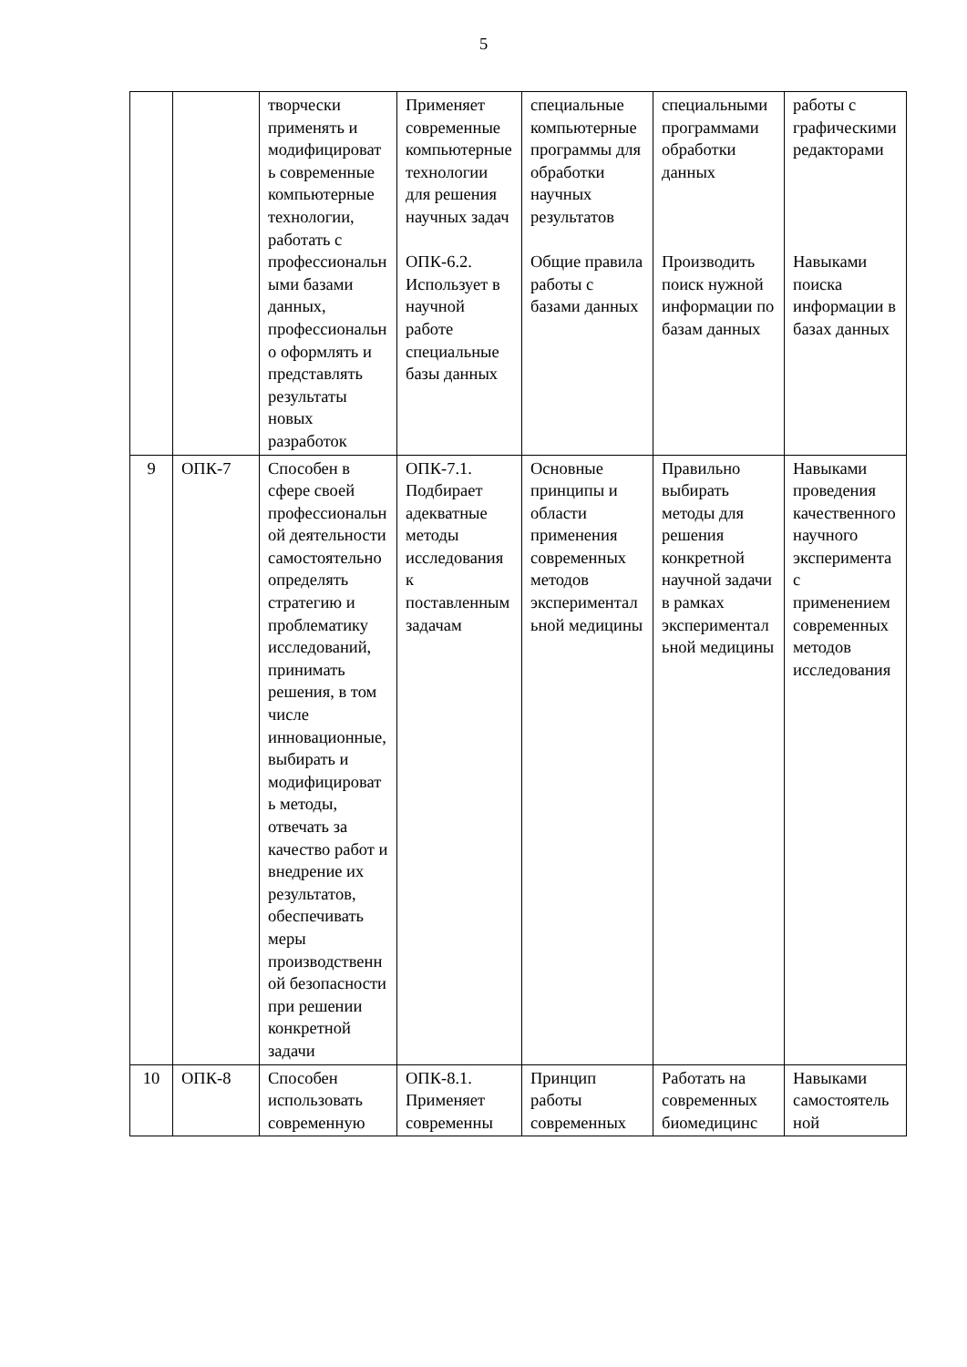5
| | | творчески применять и модифицировать современные компьютерные технологии, работать с профессиональными базами данных, профессионально оформлять и представлять результаты новых разработок | Применяет современные компьютерные технологии для решения научных задач ОПК-6.2. Использует в научной работе специальные базы данных | специальные компьютерные программы для обработки научных результатов Общие правила работы с базами данных | специальными программами обработки данных Производить поиск нужной информации по базам данных | работы с графическими редакторами Навыками поиска информации в базах данных |
| 9 | ОПК-7 | Способен в сфере своей профессиональной деятельности самостоятельно определять стратегию и проблематику исследований, принимать решения, в том числе инновационные, выбирать и модифицировать методы, отвечать за качество работ и внедрение их результатов, обеспечивать меры производственной безопасности при решении конкретной задачи | ОПК-7.1. Подбирает адекватные методы исследования к поставленным задачам | Основные принципы и области применения современных методов экспериментальной медицины | Правильно выбирать методы для решения конкретной научной задачи в рамках экспериментальной медицины | Навыками проведения качественного научного эксперимента с применением современных методов исследования |
| 10 | ОПК-8 | Способен использовать современную | ОПК-8.1. Применяет современны | Принцип работы современных | Работать на современных биомедицинс | Навыками самостоятельной |